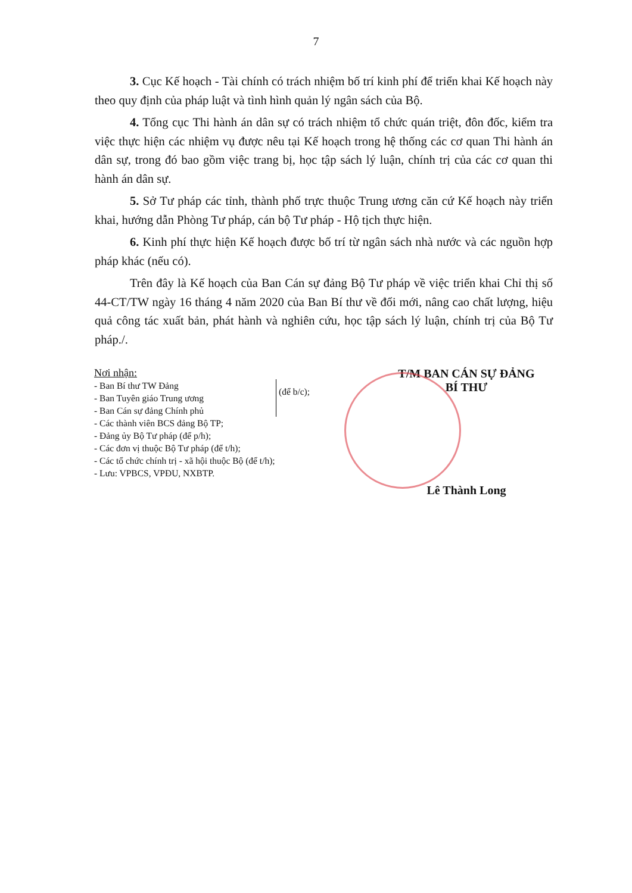7
3. Cục Kế hoạch - Tài chính có trách nhiệm bố trí kinh phí để triển khai Kế hoạch này theo quy định của pháp luật và tình hình quản lý ngân sách của Bộ.
4. Tổng cục Thi hành án dân sự có trách nhiệm tổ chức quán triệt, đôn đốc, kiểm tra việc thực hiện các nhiệm vụ được nêu tại Kế hoạch trong hệ thống các cơ quan Thi hành án dân sự, trong đó bao gồm việc trang bị, học tập sách lý luận, chính trị của các cơ quan thi hành án dân sự.
5. Sở Tư pháp các tỉnh, thành phố trực thuộc Trung ương căn cứ Kế hoạch này triển khai, hướng dẫn Phòng Tư pháp, cán bộ Tư pháp - Hộ tịch thực hiện.
6. Kinh phí thực hiện Kế hoạch được bố trí từ ngân sách nhà nước và các nguồn hợp pháp khác (nếu có).
Trên đây là Kế hoạch của Ban Cán sự đảng Bộ Tư pháp về việc triển khai Chỉ thị số 44-CT/TW ngày 16 tháng 4 năm 2020 của Ban Bí thư về đổi mới, nâng cao chất lượng, hiệu quả công tác xuất bản, phát hành và nghiên cứu, học tập sách lý luận, chính trị của Bộ Tư pháp./.
Nơi nhận:
- Ban Bí thư TW Đảng
- Ban Tuyên giáo Trung ương
- Ban Cán sự đảng Chính phủ
(để b/c);
- Các thành viên BCS đảng Bộ TP;
- Đảng ủy Bộ Tư pháp (để p/h);
- Các đơn vị thuộc Bộ Tư pháp (để t/h);
- Các tổ chức chính trị - xã hội thuộc Bộ (để t/h);
- Lưu: VPBCS, VPĐU, NXBTP.
T/M BAN CÁN SỰ ĐẢNG
BÍ THƯ
Lê Thành Long